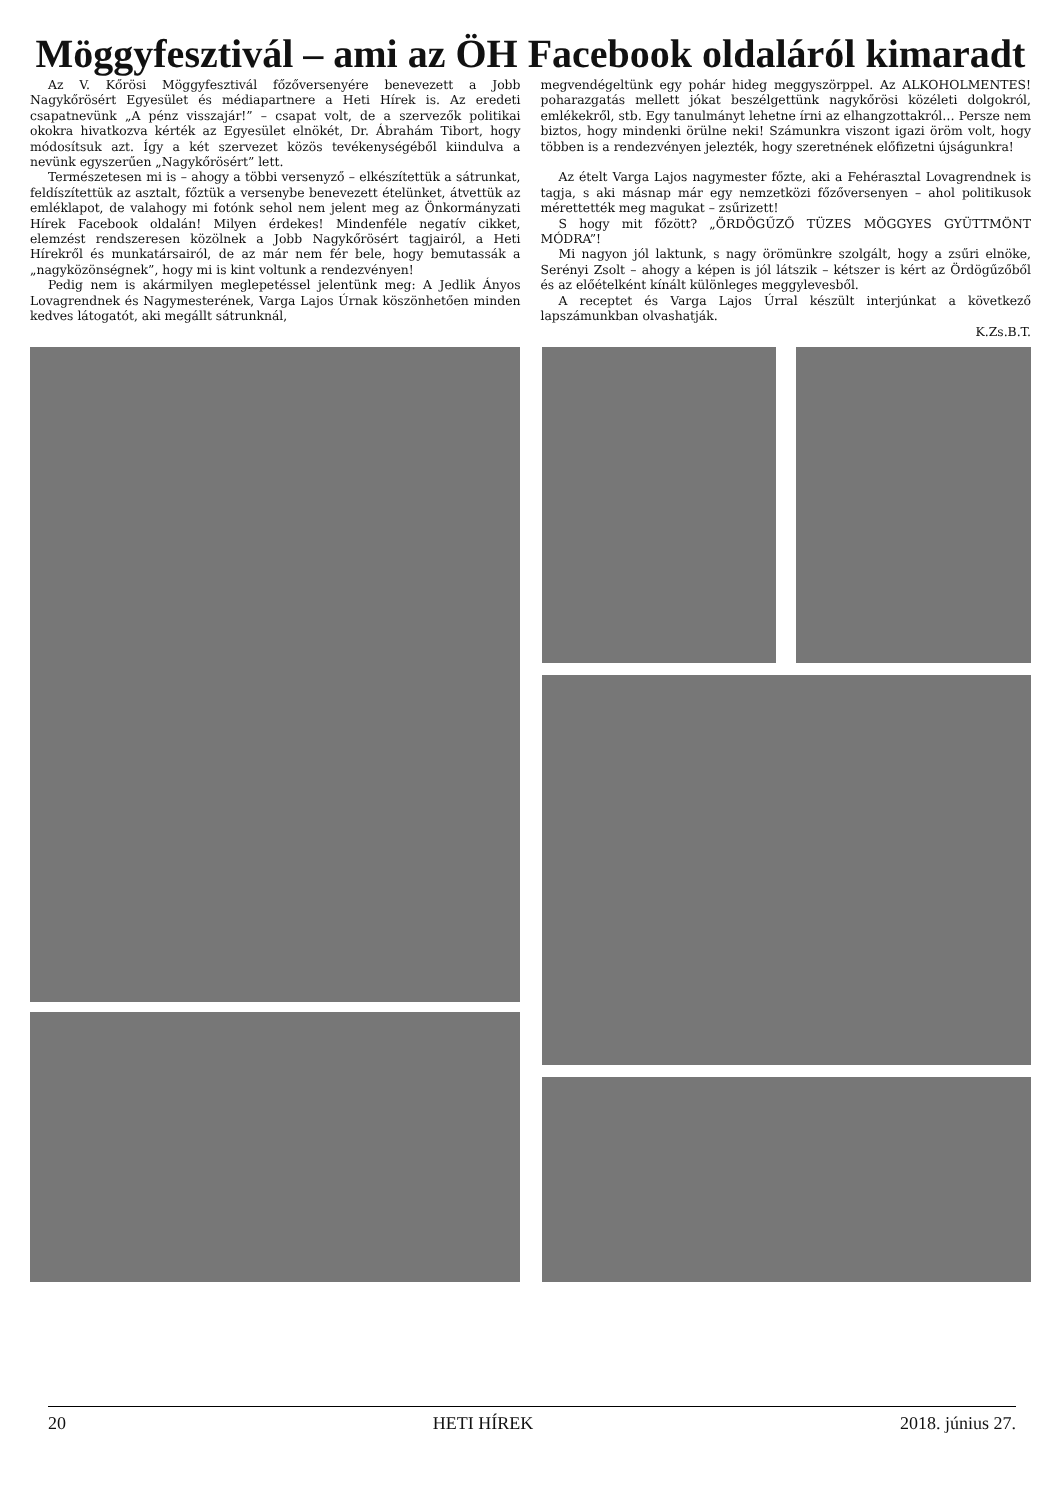Möggyfesztivál – ami az ÖH Facebook oldaláról kimaradt
Az V. Kőrösi Möggyfesztivál főzőversenyére benevezett a Jobb Nagykőrösért Egyesület és médiapartnere a Heti Hírek is. Az eredeti csapatnevünk „A pénz visszajár!” – csapat volt, de a szervezők politikai okokra hivatkozva kérték az Egyesület elnökét, Dr. Ábrahám Tibort, hogy módosítsuk azt. Így a két szervezet közös tevékenységéből kiindulva a nevünk egyszerűen „Nagykőrösért” lett.
Természetesen mi is – ahogy a többi versenyző – elkészítettük a sátrunkat, feldíszítettük az asztalt, főztük a versenybe benevezett ételünket, átvettük az emléklapot, de valahogy mi fotónk sehol nem jelent meg az Önkormányzati Hírek Facebook oldalán! Milyen érdekes! Mindenféle negatív cikket, elemzést rendszeresen közölnek a Jobb Nagykőrösért tagjairól, a Heti Hírekről és munkatársairól, de az már nem fér bele, hogy bemutassák a „nagyközönségnek”, hogy mi is kint voltunk a rendezvényen!
Pedig nem is akármilyen meglepetéssel jelentünk meg: A Jedlik Ányos Lovagrendnek és Nagymesterének, Varga Lajos Úrnak köszönhetően minden kedves látogatót, aki megállt sátrunknál,
megvendégeltünk egy pohár hideg meggyszörppel. Az ALKOHOLMENTES! poharazgatás mellett jókat beszélgettünk nagykőrösi közéleti dolgokról, emlékekről, stb. Egy tanulmányt lehetne írni az elhangzottakról… Persze nem biztos, hogy mindenki örülne neki! Számunkra viszont igazi öröm volt, hogy többen is a rendezvényen jelezték, hogy szeretnének előfizetni újságunkra!
Az ételt Varga Lajos nagymester főzte, aki a Fehérasztal Lovagrendnek is tagja, s aki másnap már egy nemzetközi főzőversenyen – ahol politikusok mérettették meg magukat – zsűrizett!
S hogy mit főzött? „ÖRDÖGŰZŐ TÜZES MÖGGYES GYÜTTMÖNT MÓDRA”!
Mi nagyon jól laktunk, s nagy örömünkre szolgált, hogy a zsűri elnöke, Serényi Zsolt – ahogy a képen is jól látszik – kétszer is kért az Ördögűzőből és az előételként kínált különleges meggylevesből.
A receptet és Varga Lajos Úrral készült interjúnkat a következő lapszámunkban olvashatják.
K.Zs.B.T.
20 HETI HÍREK 2018. június 27.